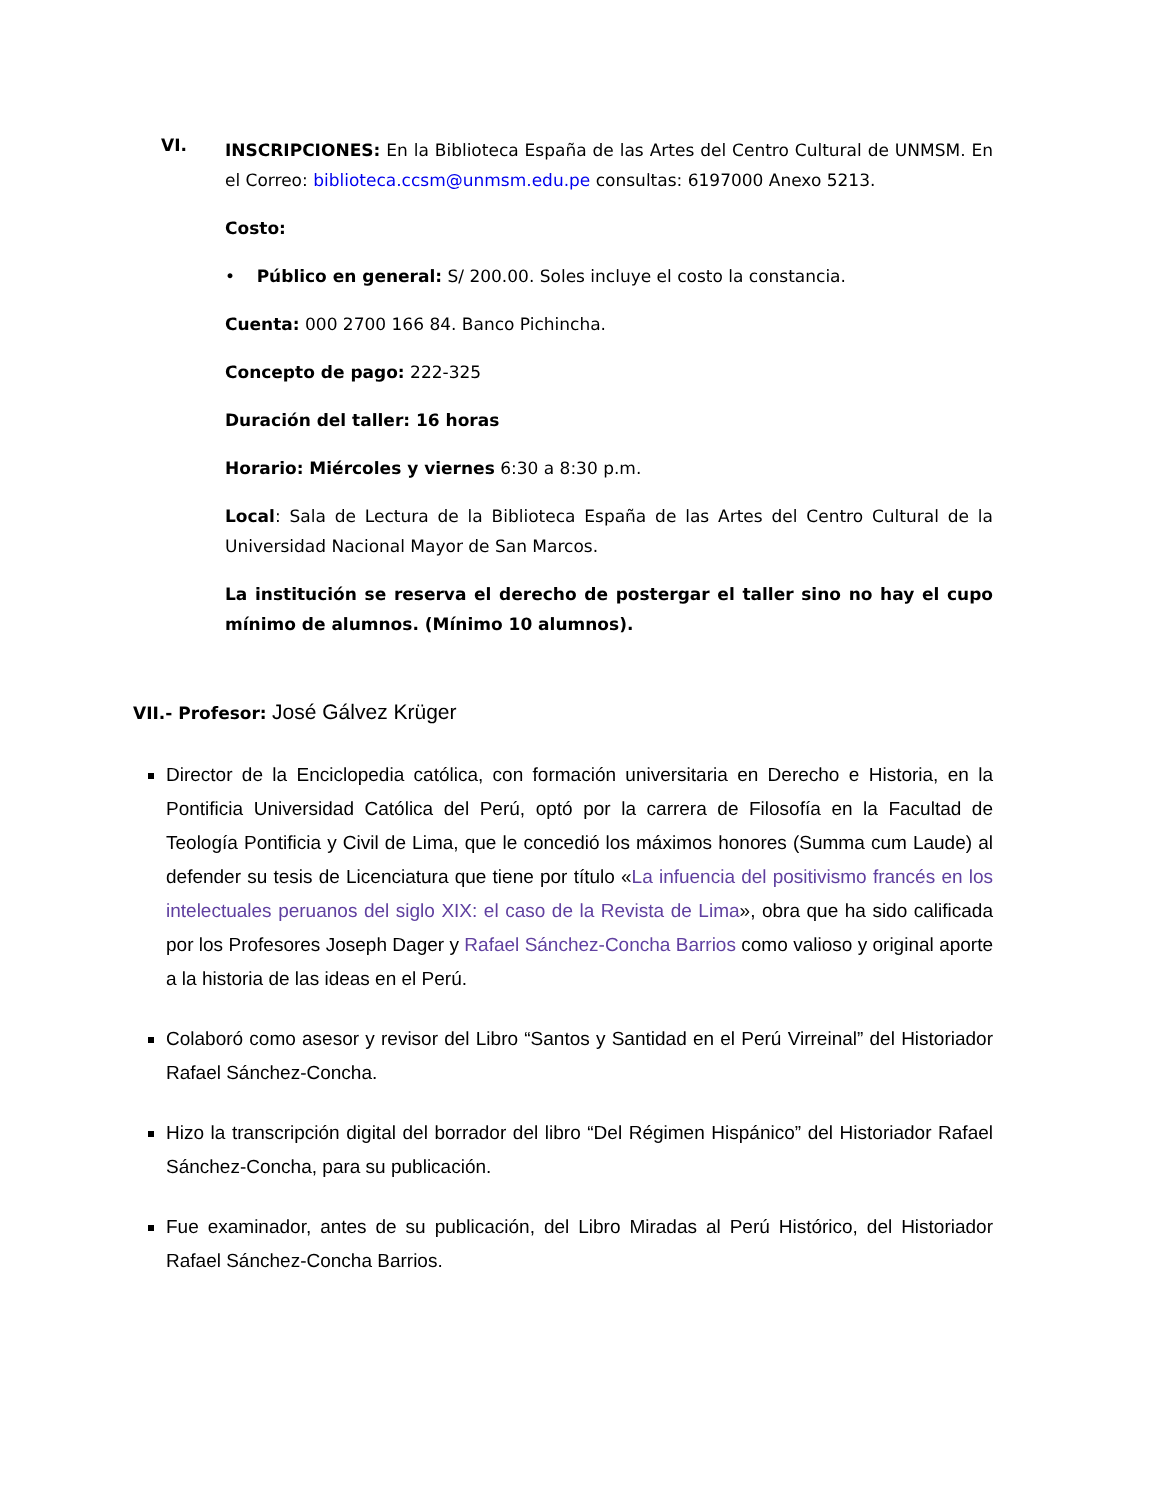VI.
INSCRIPCIONES: En la Biblioteca España de las Artes del Centro Cultural de UNMSM. En el Correo: biblioteca.ccsm@unmsm.edu.pe consultas: 6197000 Anexo 5213.
Costo:
• Público en general: S/ 200.00. Soles incluye el costo la constancia.
Cuenta: 000 2700 166 84. Banco Pichincha.
Concepto de pago: 222-325
Duración del taller: 16 horas
Horario: Miércoles y viernes 6:30 a 8:30 p.m.
Local: Sala de Lectura de la Biblioteca España de las Artes del Centro Cultural de la Universidad Nacional Mayor de San Marcos.
La institución se reserva el derecho de postergar el taller sino no hay el cupo mínimo de alumnos. (Mínimo 10 alumnos).
VII.- Profesor: José Gálvez Krüger
Director de la Enciclopedia católica, con formación universitaria en Derecho e Historia, en la Pontificia Universidad Católica del Perú, optó por la carrera de Filosofía en la Facultad de Teología Pontificia y Civil de Lima, que le concedió los máximos honores (Summa cum Laude) al defender su tesis de Licenciatura que tiene por título «La infuencia del positivismo francés en los intelectuales peruanos del siglo XIX: el caso de la Revista de Lima», obra que ha sido calificada por los Profesores Joseph Dager y Rafael Sánchez-Concha Barrios como valioso y original aporte a la historia de las ideas en el Perú.
Colaboró como asesor y revisor del Libro “Santos y Santidad en el Perú Virreinal” del Historiador Rafael Sánchez-Concha.
Hizo la transcripción digital del borrador del libro “Del Régimen Hispánico” del Historiador Rafael Sánchez-Concha, para su publicación.
Fue examinador, antes de su publicación, del Libro Miradas al Perú Histórico, del Historiador Rafael Sánchez-Concha Barrios.